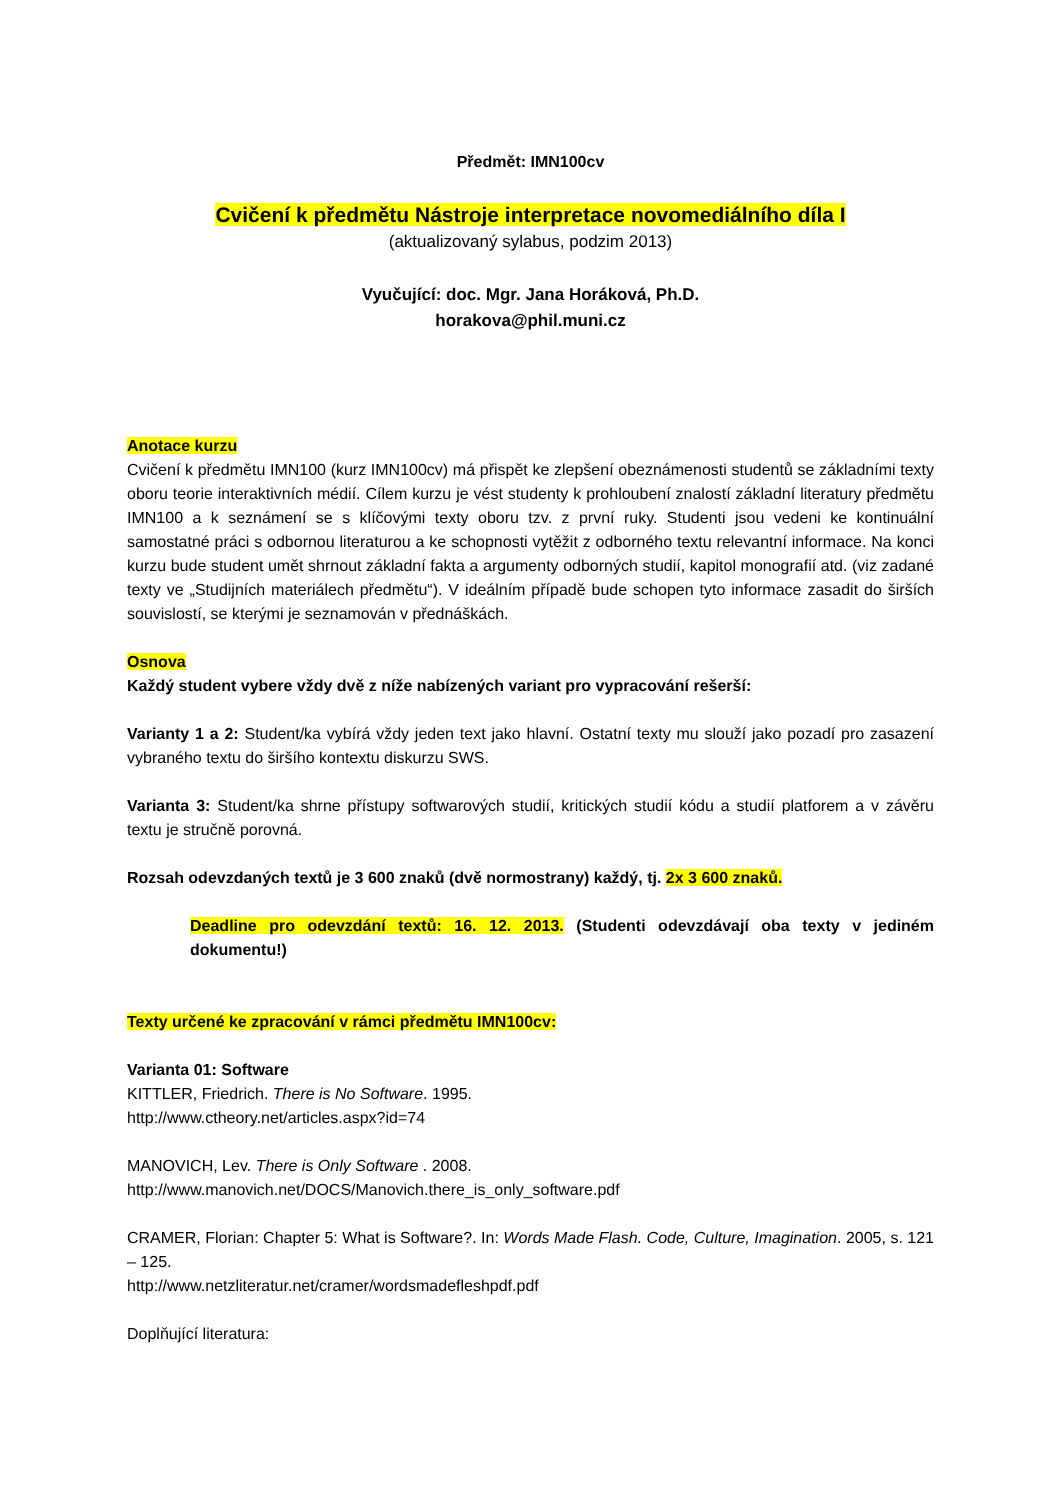Předmět: IMN100cv
Cvičení k předmětu Nástroje interpretace novomediálního díla I
(aktualizovaný sylabus, podzim 2013)
Vyučující: doc. Mgr. Jana Horáková, Ph.D.
horakova@phil.muni.cz
Anotace kurzu
Cvičení k předmětu IMN100 (kurz IMN100cv) má přispět ke zlepšení obeznámenosti studentů se základními texty oboru teorie interaktivních médií. Cílem kurzu je vést studenty k prohloubení znalostí základní literatury předmětu IMN100 a k seznámení se s klíčovými texty oboru tzv. z první ruky. Studenti jsou vedeni ke kontinuální samostatné práci s odbornou literaturou a ke schopnosti vytěžit z odborného textu relevantní informace. Na konci kurzu bude student umět shrnout základní fakta a argumenty odborných studií, kapitol monografií atd. (viz zadané texty ve „Studijních materiálech předmětu“). V ideálním případě bude schopen tyto informace zasadit do širších souvislostí, se kterými je seznamován v přednáškách.
Osnova
Každý student vybere vždy dvě z níže nabízených variant pro vypracování rešerší:
Varianty 1 a 2: Student/ka vybírá vždy jeden text jako hlavní. Ostatní texty mu slouží jako pozadí pro zasazení vybraného textu do širšího kontextu diskurzu SWS.
Varianta 3: Student/ka shrne přístupy softwarových studií, kritických studií kódu a studií platforem a v závěru textu je stručně porovná.
Rozsah odevzdaných textů je 3 600 znaků (dvě normostrany) každý, tj. 2x 3 600 znaků.
Deadline pro odevzdání textů: 16. 12. 2013. (Studenti odevzdávají oba texty v jediném dokumentu!)
Texty určené ke zpracování v rámci předmětu IMN100cv:
Varianta 01: Software
KITTLER, Friedrich. There is No Software. 1995.
http://www.ctheory.net/articles.aspx?id=74
MANOVICH, Lev. There is Only Software . 2008.
http://www.manovich.net/DOCS/Manovich.there_is_only_software.pdf
CRAMER, Florian: Chapter 5: What is Software?. In: Words Made Flash. Code, Culture, Imagination. 2005, s. 121 – 125.
http://www.netzliteratur.net/cramer/wordsmadefleshpdf.pdf
Doplňující literatura: